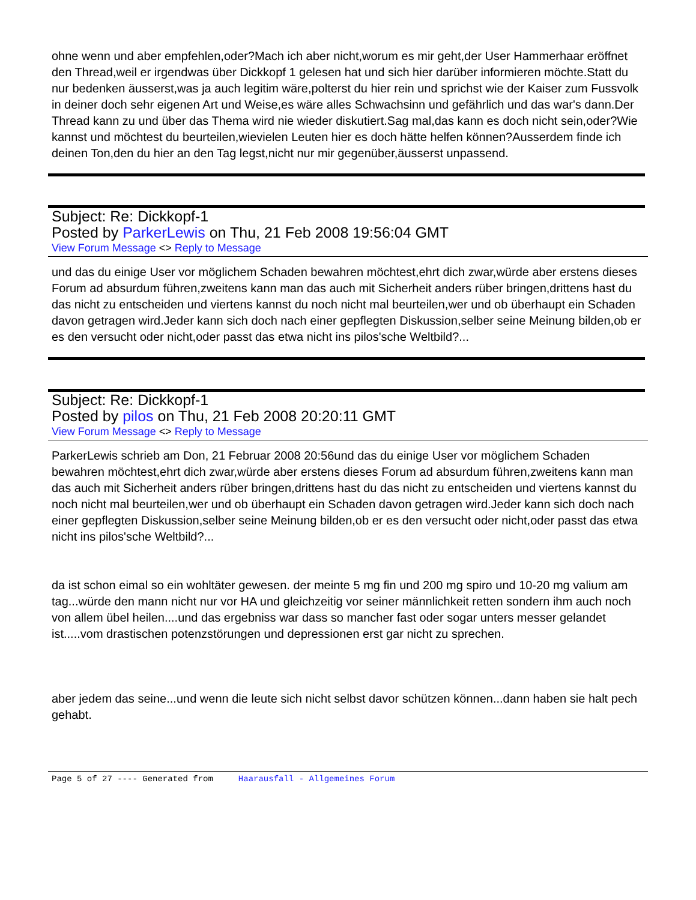ohne wenn und aber empfehlen,oder?Mach ich aber nicht,worum es mir geht,der User Hammerhaar eröffnet den Thread,weil er irgendwas über Dickkopf 1 gelesen hat und sich hier darüber informieren möchte.Statt du nur bedenken äusserst,was ja auch legitim wäre,polterst du hier rein und sprichst wie der Kaiser zum Fussvolk in deiner doch sehr eigenen Art und Weise,es wäre alles Schwachsinn und gefährlich und das war's dann.Der Thread kann zu und über das Thema wird nie wieder diskutiert.Sag mal,das kann es doch nicht sein,oder?Wie kannst und möchtest du beurteilen,wievielen Leuten hier es doch hätte helfen können?Ausserdem finde ich deinen Ton,den du hier an den Tag legst,nicht nur mir gegenüber,äusserst unpassend.
Subject: Re: Dickkopf-1
Posted by ParkerLewis on Thu, 21 Feb 2008 19:56:04 GMT
View Forum Message <> Reply to Message
und das du einige User vor möglichem Schaden bewahren möchtest,ehrt dich zwar,würde aber erstens dieses Forum ad absurdum führen,zweitens kann man das auch mit Sicherheit anders rüber bringen,drittens hast du das nicht zu entscheiden und viertens kannst du noch nicht mal beurteilen,wer und ob überhaupt ein Schaden davon getragen wird.Jeder kann sich doch nach einer gepflegten Diskussion,selber seine Meinung bilden,ob er es den versucht oder nicht,oder passt das etwa nicht ins pilos'sche Weltbild?...
Subject: Re: Dickkopf-1
Posted by pilos on Thu, 21 Feb 2008 20:20:11 GMT
View Forum Message <> Reply to Message
ParkerLewis schrieb am Don, 21 Februar 2008 20:56und das du einige User vor möglichem Schaden bewahren möchtest,ehrt dich zwar,würde aber erstens dieses Forum ad absurdum führen,zweitens kann man das auch mit Sicherheit anders rüber bringen,drittens hast du das nicht zu entscheiden und viertens kannst du noch nicht mal beurteilen,wer und ob überhaupt ein Schaden davon getragen wird.Jeder kann sich doch nach einer gepflegten Diskussion,selber seine Meinung bilden,ob er es den versucht oder nicht,oder passt das etwa nicht ins pilos'sche Weltbild?...
da ist schon eimal so ein wohltäter gewesen. der meinte 5 mg fin und 200 mg spiro und 10-20 mg valium am tag...würde den mann nicht nur vor HA und gleichzeitig vor seiner männlichkeit retten sondern ihm auch noch von allem übel heilen....und das ergebniss war dass so mancher fast oder sogar unters messer gelandet ist.....vom drastischen potenzstörungen und depressionen erst gar nicht zu sprechen.
aber jedem das seine...und wenn die leute sich nicht selbst davor schützen können...dann haben sie halt pech gehabt.
Page 5 of 27 ---- Generated from Haarausfall - Allgemeines Forum